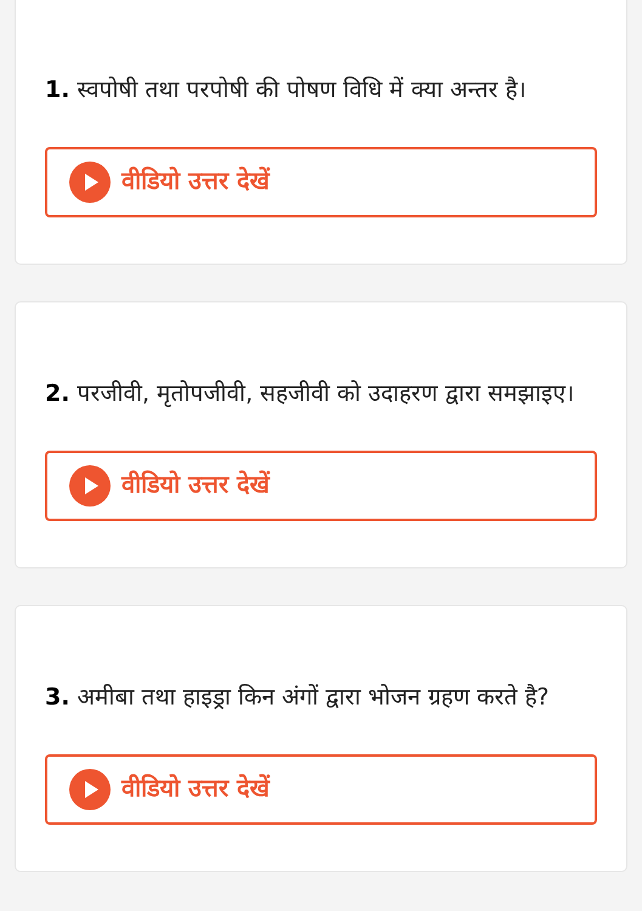1. स्वपोषी तथा परपोषी की पोषण विधि में क्या अन्तर है।
वीडियो उत्तर देखें
2. परजीवी, मृतोपजीवी, सहजीवी को उदाहरण द्वारा समझाइए।
वीडियो उत्तर देखें
3. अमीबा तथा हाइड्रा किन अंगों द्वारा भोजन ग्रहण करते है?
वीडियो उत्तर देखें